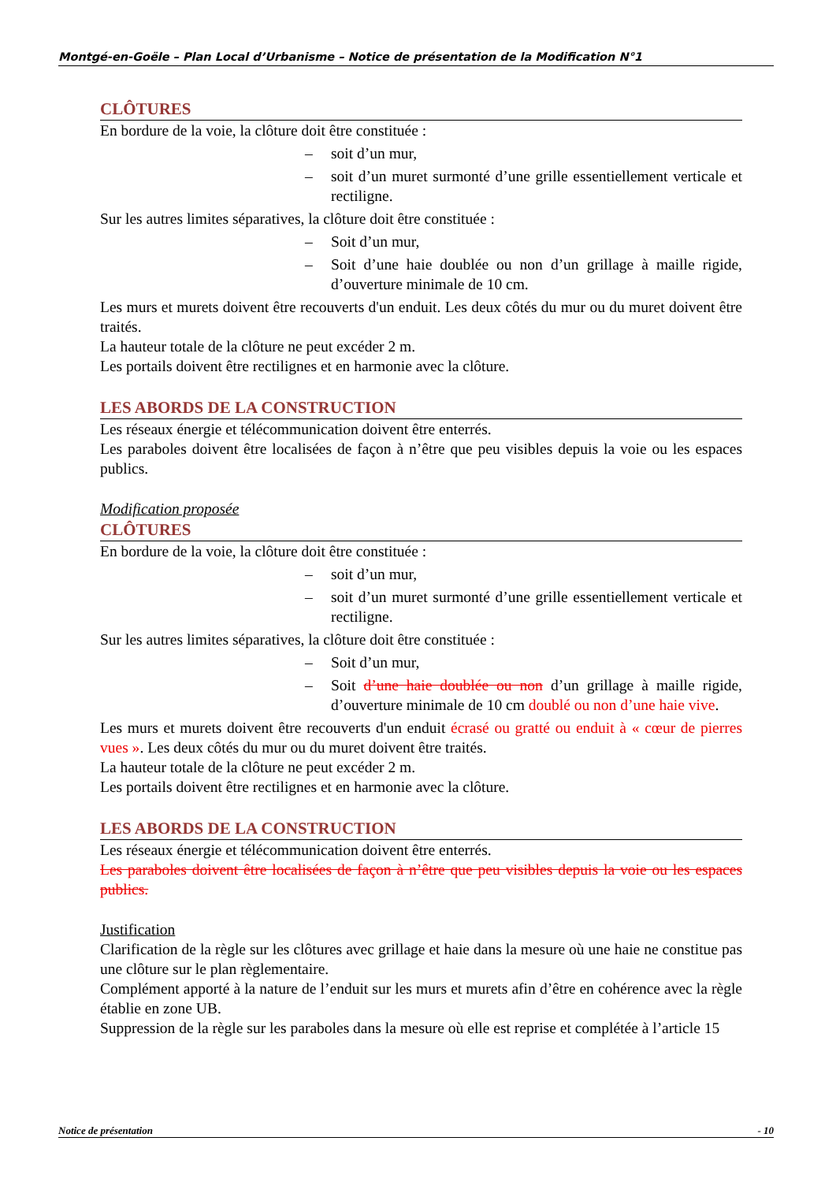Montgé-en-Goële – Plan Local d’Urbanisme – Notice de présentation de la Modification N°1
CLÔTURES
En bordure de la voie, la clôture doit être constituée :
– soit d’un mur,
– soit d’un muret surmonté d’une grille essentiellement verticale et rectiligne.
Sur les autres limites séparatives, la clôture doit être constituée :
– Soit d’un mur,
– Soit d’une haie doublée ou non d’un grillage à maille rigide, d’ouverture minimale de 10 cm.
Les murs et murets doivent être recouverts d'un enduit. Les deux côtés du mur ou du muret doivent être traités.
La hauteur totale de la clôture ne peut excéder 2 m.
Les portails doivent être rectilignes et en harmonie avec la clôture.
LES ABORDS DE LA CONSTRUCTION
Les réseaux énergie et télécommunication doivent être enterrés.
Les paraboles doivent être localisées de façon à n’être que peu visibles depuis la voie ou les espaces publics.
Modification proposée
CLÔTURES
En bordure de la voie, la clôture doit être constituée :
– soit d’un mur,
– soit d’un muret surmonté d’une grille essentiellement verticale et rectiligne.
Sur les autres limites séparatives, la clôture doit être constituée :
– Soit d’un mur,
– Soit d’une haie doublée ou non d’un grillage à maille rigide, d’ouverture minimale de 10 cm doublé ou non d’une haie vive.
Les murs et murets doivent être recouverts d'un enduit écrasé ou gratté ou enduit à « cœur de pierres vues ». Les deux côtés du mur ou du muret doivent être traités.
La hauteur totale de la clôture ne peut excéder 2 m.
Les portails doivent être rectilignes et en harmonie avec la clôture.
LES ABORDS DE LA CONSTRUCTION
Les réseaux énergie et télécommunication doivent être enterrés.
Les paraboles doivent être localisées de façon à n’être que peu visibles depuis la voie ou les espaces publics.
Justification
Clarification de la règle sur les clôtures avec grillage et haie dans la mesure où une haie ne constitue pas une clôture sur le plan règlementaire.
Complément apporté à la nature de l’enduit sur les murs et murets afin d’être en cohérence avec la règle établie en zone UB.
Suppression de la règle sur les paraboles dans la mesure où elle est reprise et complétée à l’article 15
Notice de présentation - 10